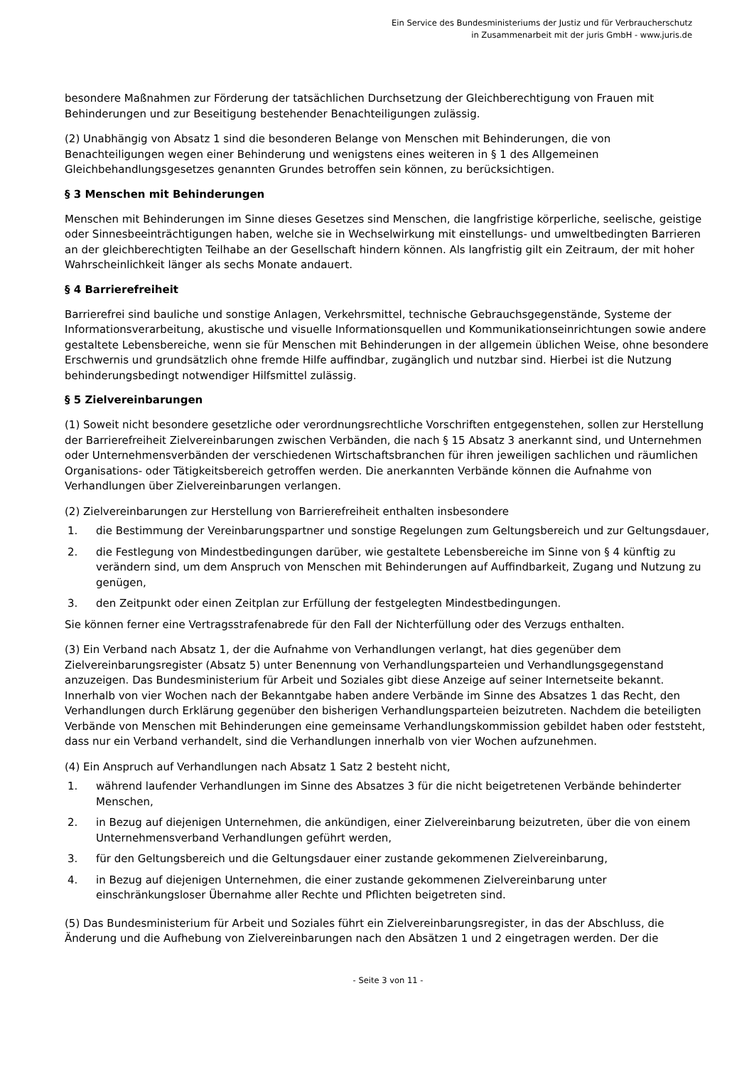Ein Service des Bundesministeriums der Justiz und für Verbraucherschutz
in Zusammenarbeit mit der juris GmbH - www.juris.de
besondere Maßnahmen zur Förderung der tatsächlichen Durchsetzung der Gleichberechtigung von Frauen mit Behinderungen und zur Beseitigung bestehender Benachteiligungen zulässig.
(2) Unabhängig von Absatz 1 sind die besonderen Belange von Menschen mit Behinderungen, die von Benachteiligungen wegen einer Behinderung und wenigstens eines weiteren in § 1 des Allgemeinen Gleichbehandlungsgesetzes genannten Grundes betroffen sein können, zu berücksichtigen.
§ 3 Menschen mit Behinderungen
Menschen mit Behinderungen im Sinne dieses Gesetzes sind Menschen, die langfristige körperliche, seelische, geistige oder Sinnesbeeinträchtigungen haben, welche sie in Wechselwirkung mit einstellungs- und umweltbedingten Barrieren an der gleichberechtigten Teilhabe an der Gesellschaft hindern können. Als langfristig gilt ein Zeitraum, der mit hoher Wahrscheinlichkeit länger als sechs Monate andauert.
§ 4 Barrierefreiheit
Barrierefrei sind bauliche und sonstige Anlagen, Verkehrsmittel, technische Gebrauchsgegenstände, Systeme der Informationsverarbeitung, akustische und visuelle Informationsquellen und Kommunikationseinrichtungen sowie andere gestaltete Lebensbereiche, wenn sie für Menschen mit Behinderungen in der allgemein üblichen Weise, ohne besondere Erschwernis und grundsätzlich ohne fremde Hilfe auffindbar, zugänglich und nutzbar sind. Hierbei ist die Nutzung behinderungsbedingt notwendiger Hilfsmittel zulässig.
§ 5 Zielvereinbarungen
(1) Soweit nicht besondere gesetzliche oder verordnungsrechtliche Vorschriften entgegenstehen, sollen zur Herstellung der Barrierefreiheit Zielvereinbarungen zwischen Verbänden, die nach § 15 Absatz 3 anerkannt sind, und Unternehmen oder Unternehmensverbänden der verschiedenen Wirtschaftsbranchen für ihren jeweiligen sachlichen und räumlichen Organisations- oder Tätigkeitsbereich getroffen werden. Die anerkannten Verbände können die Aufnahme von Verhandlungen über Zielvereinbarungen verlangen.
(2) Zielvereinbarungen zur Herstellung von Barrierefreiheit enthalten insbesondere
1. die Bestimmung der Vereinbarungspartner und sonstige Regelungen zum Geltungsbereich und zur Geltungsdauer,
2. die Festlegung von Mindestbedingungen darüber, wie gestaltete Lebensbereiche im Sinne von § 4 künftig zu verändern sind, um dem Anspruch von Menschen mit Behinderungen auf Auffindbarkeit, Zugang und Nutzung zu genügen,
3. den Zeitpunkt oder einen Zeitplan zur Erfüllung der festgelegten Mindestbedingungen.
Sie können ferner eine Vertragsstrafenabrede für den Fall der Nichterfüllung oder des Verzugs enthalten.
(3) Ein Verband nach Absatz 1, der die Aufnahme von Verhandlungen verlangt, hat dies gegenüber dem Zielvereinbarungsregister (Absatz 5) unter Benennung von Verhandlungsparteien und Verhandlungsgegenstand anzuzeigen. Das Bundesministerium für Arbeit und Soziales gibt diese Anzeige auf seiner Internetseite bekannt. Innerhalb von vier Wochen nach der Bekanntgabe haben andere Verbände im Sinne des Absatzes 1 das Recht, den Verhandlungen durch Erklärung gegenüber den bisherigen Verhandlungsparteien beizutreten. Nachdem die beteiligten Verbände von Menschen mit Behinderungen eine gemeinsame Verhandlungskommission gebildet haben oder feststeht, dass nur ein Verband verhandelt, sind die Verhandlungen innerhalb von vier Wochen aufzunehmen.
(4) Ein Anspruch auf Verhandlungen nach Absatz 1 Satz 2 besteht nicht,
1. während laufender Verhandlungen im Sinne des Absatzes 3 für die nicht beigetretenen Verbände behinderter Menschen,
2. in Bezug auf diejenigen Unternehmen, die ankündigen, einer Zielvereinbarung beizutreten, über die von einem Unternehmensverband Verhandlungen geführt werden,
3. für den Geltungsbereich und die Geltungsdauer einer zustande gekommenen Zielvereinbarung,
4. in Bezug auf diejenigen Unternehmen, die einer zustande gekommenen Zielvereinbarung unter einschränkungsloser Übernahme aller Rechte und Pflichten beigetreten sind.
(5) Das Bundesministerium für Arbeit und Soziales führt ein Zielvereinbarungsregister, in das der Abschluss, die Änderung und die Aufhebung von Zielvereinbarungen nach den Absätzen 1 und 2 eingetragen werden. Der die
- Seite 3 von 11 -